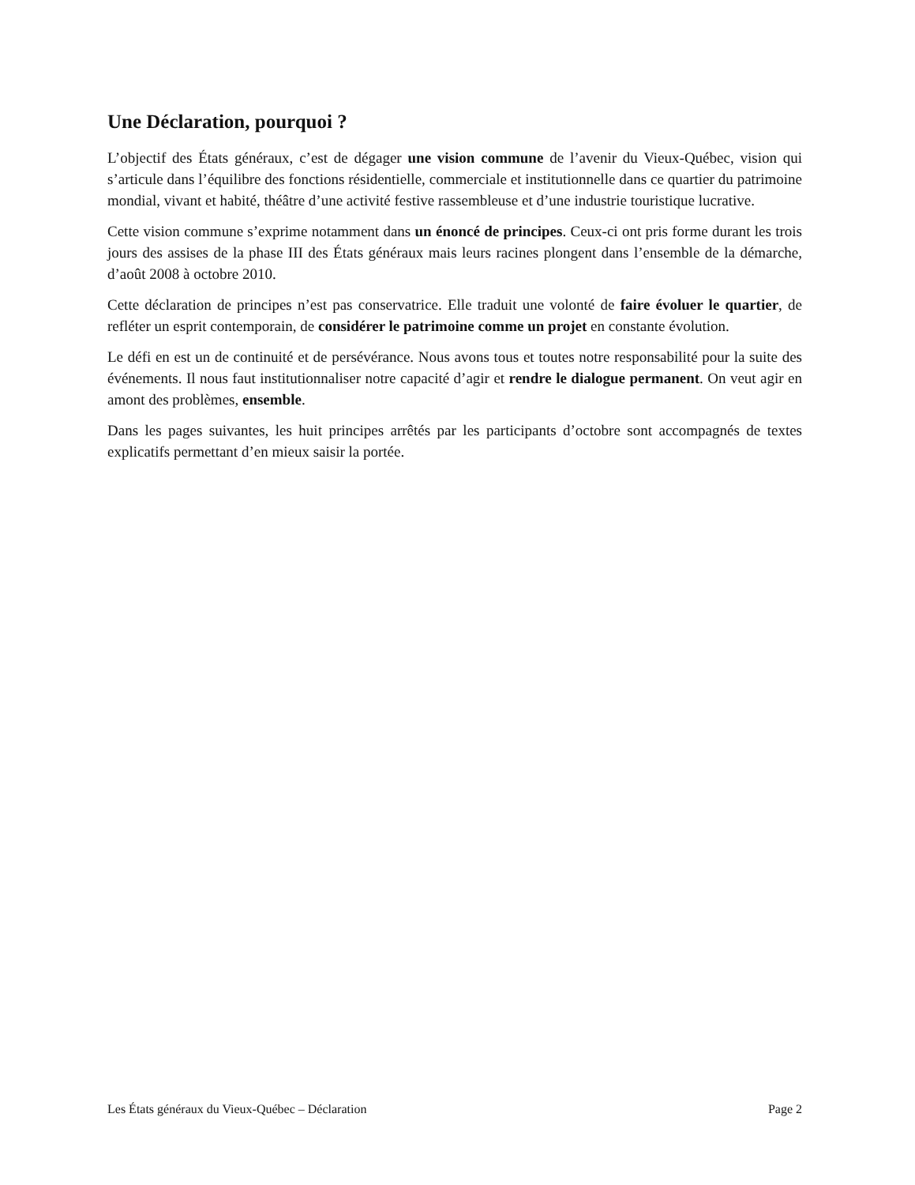Une Déclaration, pourquoi ?
L’objectif des États généraux, c’est de dégager une vision commune de l’avenir du Vieux-Québec, vision qui s’articule dans l’équilibre des fonctions résidentielle, commerciale et institutionnelle dans ce quartier du patrimoine mondial, vivant et habité, théâtre d’une activité festive rassembleuse et d’une industrie touristique lucrative.
Cette vision commune s’exprime notamment dans un énoncé de principes. Ceux-ci ont pris forme durant les trois jours des assises de la phase III des États généraux mais leurs racines plongent dans l’ensemble de la démarche, d’août 2008 à octobre 2010.
Cette déclaration de principes n’est pas conservatrice. Elle traduit une volonté de faire évoluer le quartier, de refléter un esprit contemporain, de considérer le patrimoine comme un projet en constante évolution.
Le défi en est un de continuité et de persévérance. Nous avons tous et toutes notre responsabilité pour la suite des événements. Il nous faut institutionnaliser notre capacité d’agir et rendre le dialogue permanent. On veut agir en amont des problèmes, ensemble.
Dans les pages suivantes, les huit principes arrêtés par les participants d’octobre sont accompagnés de textes explicatifs permettant d’en mieux saisir la portée.
Les États généraux du Vieux-Québec – Déclaration Page 2